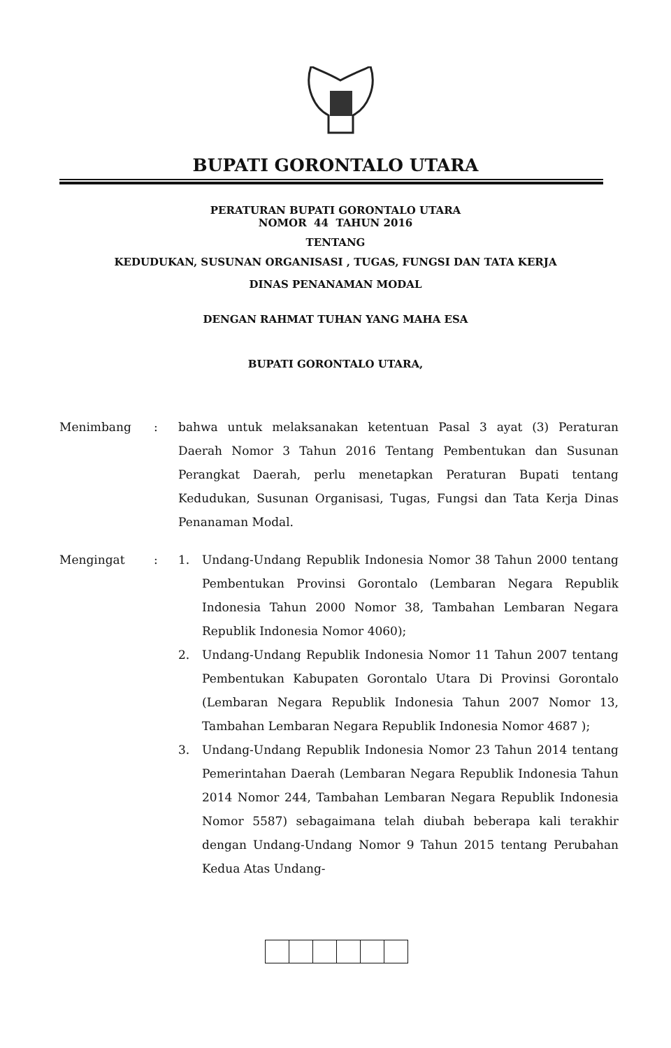BUPATI GORONTALO UTARA
PERATURAN BUPATI GORONTALO UTARA
NOMOR 44 TAHUN 2016
TENTANG
KEDUDUKAN, SUSUNAN ORGANISASI , TUGAS, FUNGSI DAN TATA KERJA
DINAS PENANAMAN MODAL
DENGAN RAHMAT TUHAN YANG MAHA ESA
BUPATI GORONTALO UTARA,
Menimbang : bahwa untuk melaksanakan ketentuan Pasal 3 ayat (3) Peraturan Daerah Nomor 3 Tahun 2016 Tentang Pembentukan dan Susunan Perangkat Daerah, perlu menetapkan Peraturan Bupati tentang Kedudukan, Susunan Organisasi, Tugas, Fungsi dan Tata Kerja Dinas Penanaman Modal.
Mengingat : 1. Undang-Undang Republik Indonesia Nomor 38 Tahun 2000 tentang Pembentukan Provinsi Gorontalo (Lembaran Negara Republik Indonesia Tahun 2000 Nomor 38, Tambahan Lembaran Negara Republik Indonesia Nomor 4060);
2. Undang-Undang Republik Indonesia Nomor 11 Tahun 2007 tentang Pembentukan Kabupaten Gorontalo Utara Di Provinsi Gorontalo (Lembaran Negara Republik Indonesia Tahun 2007 Nomor 13, Tambahan Lembaran Negara Republik Indonesia Nomor 4687 );
3. Undang-Undang Republik Indonesia Nomor 23 Tahun 2014 tentang Pemerintahan Daerah (Lembaran Negara Republik Indonesia Tahun 2014 Nomor 244, Tambahan Lembaran Negara Republik Indonesia Nomor 5587) sebagaimana telah diubah beberapa kali terakhir dengan Undang-Undang Nomor 9 Tahun 2015 tentang Perubahan Kedua Atas Undang-